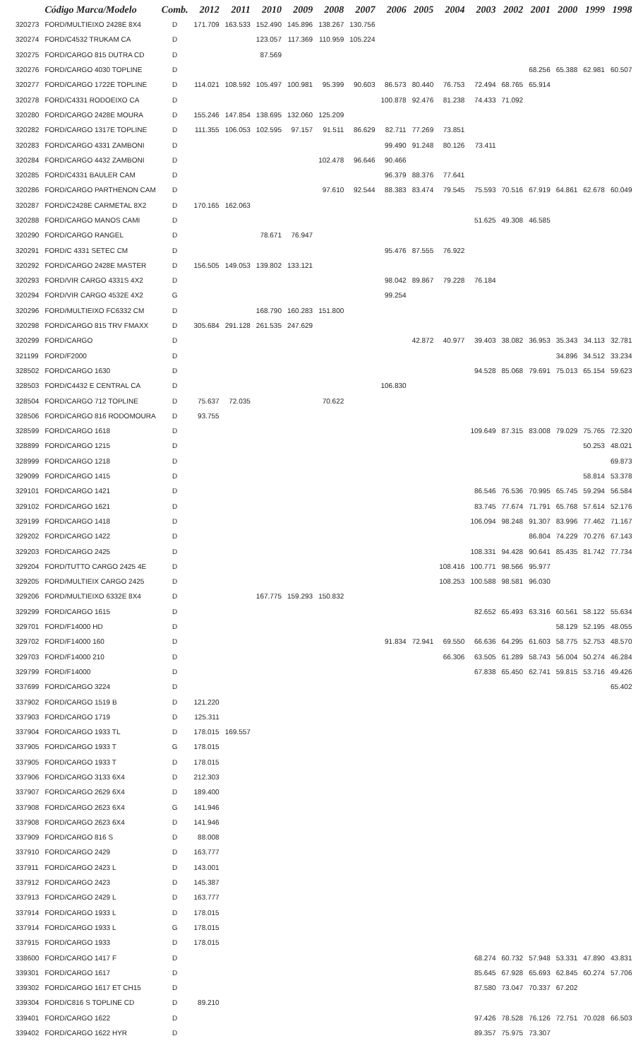| | Código Marca/Modelo | Comb. | 2012 | 2011 | 2010 | 2009 | 2008 | 2007 | 2006 | 2005 | 2004 | 2003 | 2002 | 2001 | 2000 | 1999 | 1998 |
| --- | --- | --- | --- | --- | --- | --- | --- | --- | --- | --- | --- | --- | --- | --- | --- | --- | --- |
| 320273 | FORD/MULTIEIXO 2428E 8X4 | D | 171.709 | 163.533 | 152.490 | 145.896 | 138.267 | 130.756 | | | | | | | | | |
| 320274 | FORD/C4532 TRUKAM CA | D | | | 123.057 | 117.369 | 110.959 | 105.224 | | | | | | | | | |
| 320275 | FORD/CARGO 815 DUTRA CD | D | | | 87.569 | | | | | | | | | | | | |
| 320276 | FORD/CARGO 4030 TOPLINE | D | | | | | | | | | | | | 68.256 | 65.388 | 62.981 | 60.507 |
| 320277 | FORD/CARGO 1722E TOPLINE | D | 114.021 | 108.592 | 105.497 | 100.981 | 95.399 | 90.603 | 86.573 | 80.440 | 76.753 | 72.494 | 68.765 | 65.914 | | | |
| 320278 | FORD/C4331 RODOEIXO CA | D | | | | | | | 100.878 | 92.476 | 81.238 | 74.433 | 71.092 | | | | |
| 320280 | FORD/CARGO 2428E MOURA | D | 155.246 | 147.854 | 138.695 | 132.060 | 125.209 | | | | | | | | | | |
| 320282 | FORD/CARGO 1317E TOPLINE | D | 111.355 | 106.053 | 102.595 | 97.157 | 91.511 | 86.629 | 82.711 | 77.269 | 73.851 | | | | | | |
| 320283 | FORD/CARGO 4331 ZAMBONI | D | | | | | | | 99.490 | 91.248 | 80.126 | 73.411 | | | | | |
| 320284 | FORD/CARGO 4432 ZAMBONI | D | | | | | 102.478 | 96.646 | 90.466 | | | | | | | | |
| 320285 | FORD/C4331 BAULER CAM | D | | | | | | | 96.379 | 88.376 | 77.641 | | | | | | |
| 320286 | FORD/CARGO PARTHENON CAM | D | | | | | 97.610 | 92.544 | 88.383 | 83.474 | 79.545 | 75.593 | 70.516 | 67.919 | 64.861 | 62.678 | 60.049 |
| 320287 | FORD/C2428E CARMETAL 8X2 | D | 170.165 | 162.063 | | | | | | | | | | | | | |
| 320288 | FORD/CARGO MANOS CAMI | D | | | | | | | | | | 51.625 | 49.308 | 46.585 | | | |
| 320290 | FORD/CARGO RANGEL | D | | | 78.671 | 76.947 | | | | | | | | | | | |
| 320291 | FORD/C 4331 SETEC CM | D | | | | | | | 95.476 | 87.555 | 76.922 | | | | | | |
| 320292 | FORD/CARGO 2428E MASTER | D | 156.505 | 149.053 | 139.802 | 133.121 | | | | | | | | | | | |
| 320293 | FORD/VIR CARGO 4331S 4X2 | D | | | | | | | 98.042 | 89.867 | 79.228 | 76.184 | | | | | |
| 320294 | FORD/VIR CARGO 4532E 4X2 | G | | | | | | | 99.254 | | | | | | | | |
| 320296 | FORD/MULTIEIXO FC6332 CM | D | | | 168.790 | 160.283 | 151.800 | | | | | | | | | | |
| 320298 | FORD/CARGO 815 TRV FMAXX | D | 305.684 | 291.128 | 261.535 | 247.629 | | | | | | | | | | | |
| 320299 | FORD/CARGO | D | | | | | | | | 42.872 | 40.977 | 39.403 | 38.082 | 36.953 | 35.343 | 34.113 | 32.781 |
| 321199 | FORD/F2000 | D | | | | | | | | | | | | | 34.896 | 34.512 | 33.234 |
| 328502 | FORD/CARGO 1630 | D | | | | | | | | | | 94.528 | 85.068 | 79.691 | 75.013 | 65.154 | 59.623 |
| 328503 | FORD/C4432 E CENTRAL CA | D | | | | | | | 106.830 | | | | | | | | |
| 328504 | FORD/CARGO 712 TOPLINE | D | 75.637 | 72.035 | | | 70.622 | | | | | | | | | | |
| 328506 | FORD/CARGO 816 RODOMOURA | D | 93.755 | | | | | | | | | | | | | | |
| 328599 | FORD/CARGO 1618 | D | | | | | | | | | | 109.649 | 87.315 | 83.008 | 79.029 | 75.765 | 72.320 |
| 328899 | FORD/CARGO 1215 | D | | | | | | | | | | | | | | 50.253 | 48.021 |
| 328999 | FORD/CARGO 1218 | D | | | | | | | | | | | | | | | 69.873 |
| 329099 | FORD/CARGO 1415 | D | | | | | | | | | | | | | | 58.814 | 53.378 |
| 329101 | FORD/CARGO 1421 | D | | | | | | | | | | 86.546 | 76.536 | 70.995 | 65.745 | 59.294 | 56.584 |
| 329102 | FORD/CARGO 1621 | D | | | | | | | | | | 83.745 | 77.674 | 71.791 | 65.768 | 57.614 | 52.176 |
| 329199 | FORD/CARGO 1418 | D | | | | | | | | | | 106.094 | 98.248 | 91.307 | 83.996 | 77.462 | 71.167 |
| 329202 | FORD/CARGO 1422 | D | | | | | | | | | | | | 86.804 | 74.229 | 70.276 | 67.143 |
| 329203 | FORD/CARGO 2425 | D | | | | | | | | | | 108.331 | 94.428 | 90.641 | 85.435 | 81.742 | 77.734 |
| 329204 | FORD/TUTTO CARGO 2425 4E | D | | | | | | | | | 108.416 | 100.771 | 98.566 | 95.977 | | | |
| 329205 | FORD/MULTIEIX CARGO 2425 | D | | | | | | | | | 108.253 | 100.588 | 98.581 | 96.030 | | | |
| 329206 | FORD/MULTIEIXO 6332E 8X4 | D | | | 167.775 | 159.293 | 150.832 | | | | | | | | | | |
| 329299 | FORD/CARGO 1615 | D | | | | | | | | | | 82.652 | 65.493 | 63.316 | 60.561 | 58.122 | 55.634 |
| 329701 | FORD/F14000 HD | D | | | | | | | | | | | | | 58.129 | 52.195 | 48.055 |
| 329702 | FORD/F14000 160 | D | | | | | | | 91.834 | 72.941 | 69.550 | 66.636 | 64.295 | 61.603 | 58.775 | 52.753 | 48.570 |
| 329703 | FORD/F14000 210 | D | | | | | | | | | 66.306 | 63.505 | 61.289 | 58.743 | 56.004 | 50.274 | 46.284 |
| 329799 | FORD/F14000 | D | | | | | | | | | | 67.838 | 65.450 | 62.741 | 59.815 | 53.716 | 49.426 |
| 337699 | FORD/CARGO 3224 | D | | | | | | | | | | | | | | | 65.402 |
| 337902 | FORD/CARGO 1519 B | D | 121.220 | | | | | | | | | | | | | | |
| 337903 | FORD/CARGO 1719 | D | 125.311 | | | | | | | | | | | | | | |
| 337904 | FORD/CARGO 1933 TL | D | 178.015 | 169.557 | | | | | | | | | | | | | |
| 337905 | FORD/CARGO 1933 T | G | 178.015 | | | | | | | | | | | | | | |
| 337905 | FORD/CARGO 1933 T | D | 178.015 | | | | | | | | | | | | | | |
| 337906 | FORD/CARGO 3133 6X4 | D | 212.303 | | | | | | | | | | | | | | |
| 337907 | FORD/CARGO 2629 6X4 | D | 189.400 | | | | | | | | | | | | | | |
| 337908 | FORD/CARGO 2623 6X4 | G | 141.946 | | | | | | | | | | | | | | |
| 337908 | FORD/CARGO 2623 6X4 | D | 141.946 | | | | | | | | | | | | | | |
| 337909 | FORD/CARGO 816 S | D | 88.008 | | | | | | | | | | | | | | |
| 337910 | FORD/CARGO 2429 | D | 163.777 | | | | | | | | | | | | | | |
| 337911 | FORD/CARGO 2423 L | D | 143.001 | | | | | | | | | | | | | | |
| 337912 | FORD/CARGO 2423 | D | 145.387 | | | | | | | | | | | | | | |
| 337913 | FORD/CARGO 2429 L | D | 163.777 | | | | | | | | | | | | | | |
| 337914 | FORD/CARGO 1933 L | D | 178.015 | | | | | | | | | | | | | | |
| 337914 | FORD/CARGO 1933 L | G | 178.015 | | | | | | | | | | | | | | |
| 337915 | FORD/CARGO 1933 | D | 178.015 | | | | | | | | | | | | | | |
| 338600 | FORD/CARGO 1417 F | D | | | | | | | | | | 68.274 | 60.732 | 57.948 | 53.331 | 47.890 | 43.831 |
| 339301 | FORD/CARGO 1617 | D | | | | | | | | | | 85.645 | 67.928 | 65.693 | 62.845 | 60.274 | 57.706 |
| 339302 | FORD/CARGO 1617 ET CH15 | D | | | | | | | | | | 87.580 | 73.047 | 70.337 | 67.202 | | |
| 339304 | FORD/C816 S TOPLINE CD | D | 89.210 | | | | | | | | | | | | | | |
| 339401 | FORD/CARGO 1622 | D | | | | | | | | | | 97.426 | 78.528 | 76.126 | 72.751 | 70.028 | 66.503 |
| 339402 | FORD/CARGO 1622 HYR | D | | | | | | | | | | 89.357 | 75.975 | 73.307 | | | |